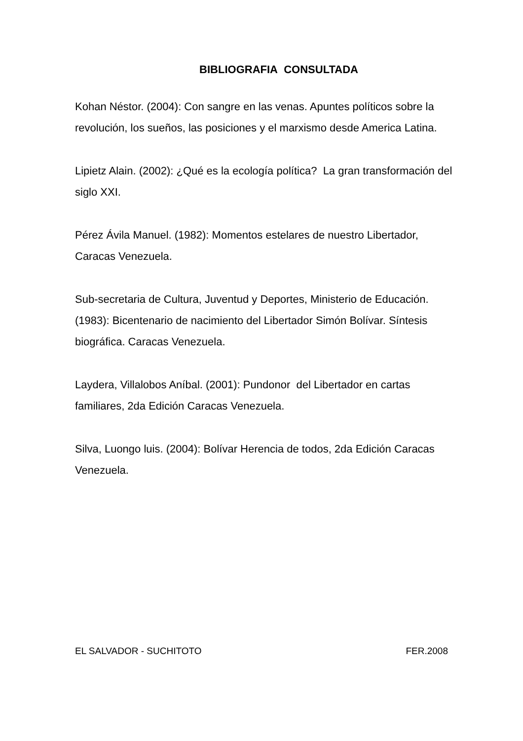BIBLIOGRAFIA CONSULTADA
Kohan Néstor. (2004): Con sangre en las venas. Apuntes políticos sobre la revolución, los sueños, las posiciones y el marxismo desde America Latina.
Lipietz Alain. (2002): ¿Qué es la ecología política? La gran transformación del siglo XXI.
Pérez Ávila Manuel. (1982): Momentos estelares de nuestro Libertador, Caracas Venezuela.
Sub-secretaria de Cultura, Juventud y Deportes, Ministerio de Educación. (1983): Bicentenario de nacimiento del Libertador Simón Bolívar. Síntesis biográfica. Caracas Venezuela.
Laydera, Villalobos Aníbal. (2001): Pundonor del Libertador en cartas familiares, 2da Edición Caracas Venezuela.
Silva, Luongo luis. (2004): Bolívar Herencia de todos, 2da Edición Caracas Venezuela.
EL SALVADOR - SUCHITOTO FER.2008